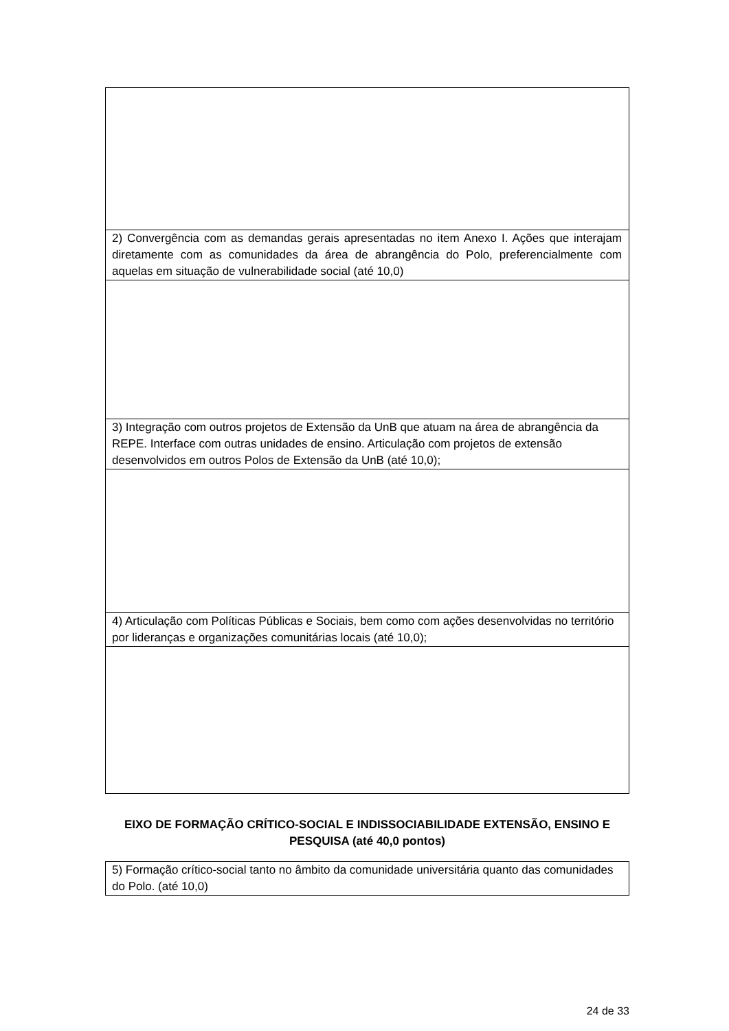| 2) Convergência com as demandas gerais apresentadas no item Anexo I. Ações que interajam diretamente com as comunidades da área de abrangência do Polo, preferencialmente com aquelas em situação de vulnerabilidade social (até 10,0) |
| 3) Integração com outros projetos de Extensão da UnB que atuam na área de abrangência da REPE. Interface com outras unidades de ensino. Articulação com projetos de extensão desenvolvidos em outros Polos de Extensão da UnB (até 10,0); |
| 4) Articulação com Políticas Públicas e Sociais, bem como com ações desenvolvidas no território por lideranças e organizações comunitárias locais (até 10,0); |
EIXO DE FORMAÇÃO CRÍTICO-SOCIAL E INDISSOCIABILIDADE EXTENSÃO, ENSINO E PESQUISA (até 40,0 pontos)
| 5) Formação crítico-social tanto no âmbito da comunidade universitária quanto das comunidades do Polo. (até 10,0) |
24 de 33